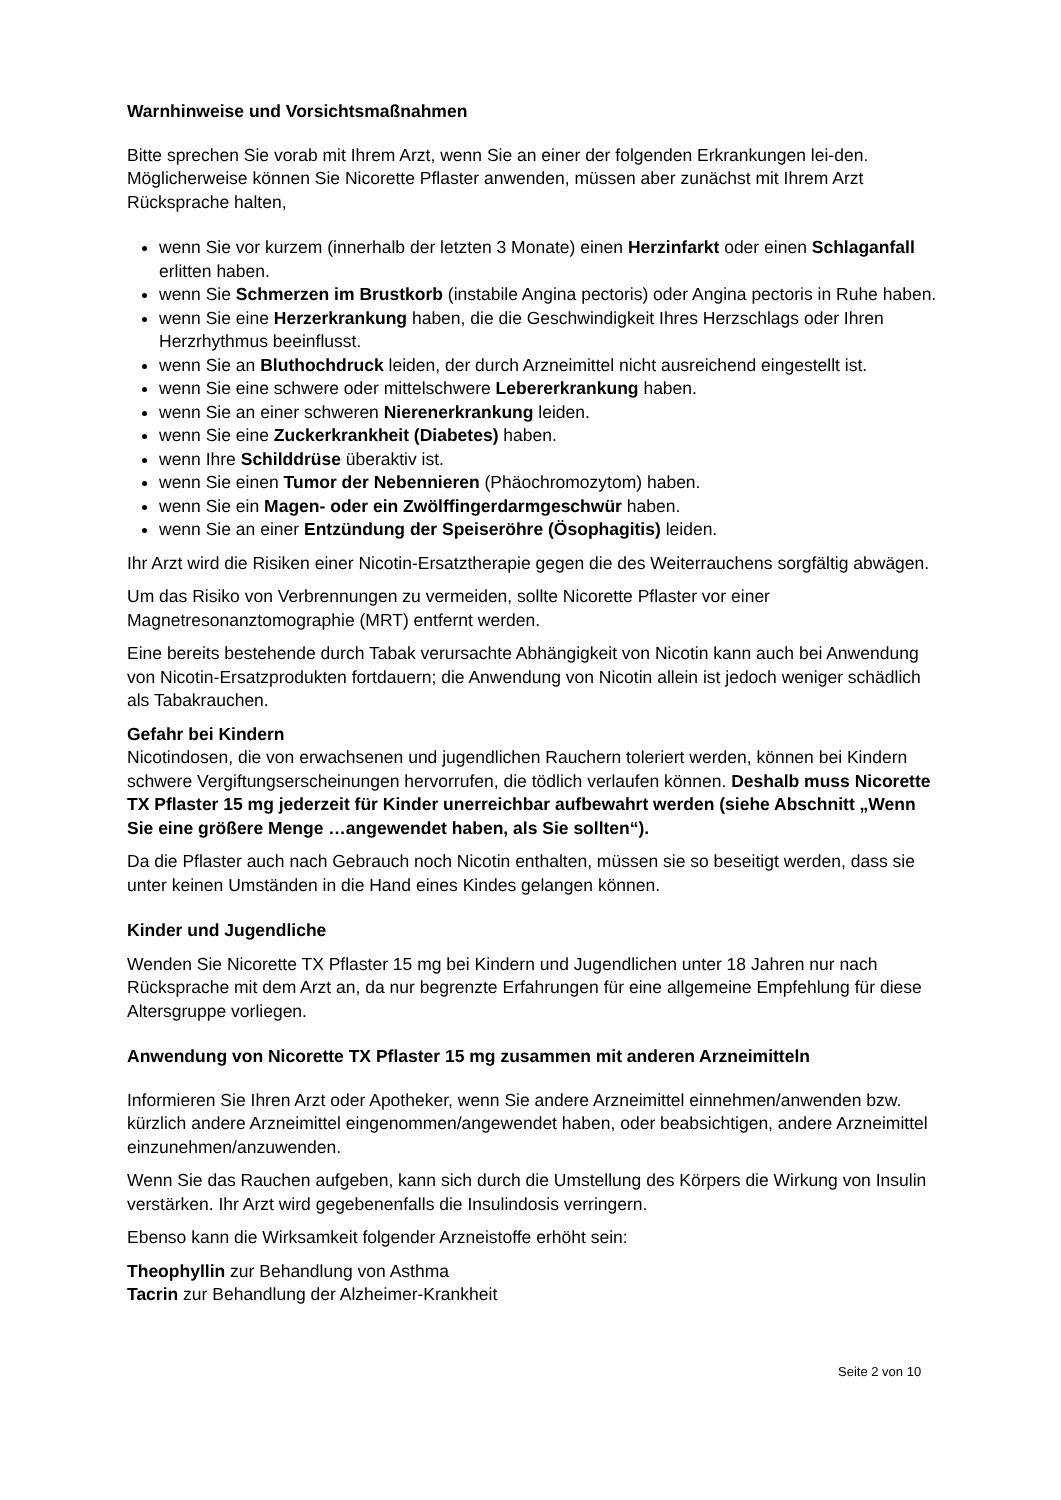Warnhinweise und Vorsichtsmaßnahmen
Bitte sprechen Sie vorab mit Ihrem Arzt, wenn Sie an einer der folgenden Erkrankungen lei-den. Möglicherweise können Sie Nicorette Pflaster anwenden, müssen aber zunächst mit Ihrem Arzt Rücksprache halten,
wenn Sie vor kurzem (innerhalb der letzten 3 Monate) einen Herzinfarkt oder einen Schlaganfall erlitten haben.
wenn Sie Schmerzen im Brustkorb (instabile Angina pectoris) oder Angina pectoris in Ruhe haben.
wenn Sie eine Herzerkrankung haben, die die Geschwindigkeit Ihres Herzschlags oder Ihren Herzrhythmus beeinflusst.
wenn Sie an Bluthochdruck leiden, der durch Arzneimittel nicht ausreichend eingestellt ist.
wenn Sie eine schwere oder mittelschwere Lebererkrankung haben.
wenn Sie an einer schweren Nierenerkrankung leiden.
wenn Sie eine Zuckerkrankheit (Diabetes) haben.
wenn Ihre Schilddrüse überaktiv ist.
wenn Sie einen Tumor der Nebennieren (Phäochromozytom) haben.
wenn Sie ein Magen- oder ein Zwölffingerdarmgeschwür haben.
wenn Sie an einer Entzündung der Speiseröhre (Ösophagitis) leiden.
Ihr Arzt wird die Risiken einer Nicotin-Ersatztherapie gegen die des Weiterrauchens sorgfältig abwägen.
Um das Risiko von Verbrennungen zu vermeiden, sollte Nicorette Pflaster vor einer Magnetresonanztomographie (MRT) entfernt werden.
Eine bereits bestehende durch Tabak verursachte Abhängigkeit von Nicotin kann auch bei Anwendung von Nicotin-Ersatzprodukten fortdauern; die Anwendung von Nicotin allein ist jedoch weniger schädlich als Tabakrauchen.
Gefahr bei Kindern
Nicotindosen, die von erwachsenen und jugendlichen Rauchern toleriert werden, können bei Kindern schwere Vergiftungserscheinungen hervorrufen, die tödlich verlaufen können. Deshalb muss Nicorette TX Pflaster 15 mg jederzeit für Kinder unerreichbar aufbewahrt werden (siehe Abschnitt „Wenn Sie eine größere Menge …angewendet haben, als Sie sollten“).
Da die Pflaster auch nach Gebrauch noch Nicotin enthalten, müssen sie so beseitigt werden, dass sie unter keinen Umständen in die Hand eines Kindes gelangen können.
Kinder und Jugendliche
Wenden Sie Nicorette TX Pflaster 15 mg bei Kindern und Jugendlichen unter 18 Jahren nur nach Rücksprache mit dem Arzt an, da nur begrenzte Erfahrungen für eine allgemeine Empfehlung für diese Altersgruppe vorliegen.
Anwendung von Nicorette TX Pflaster 15 mg zusammen mit anderen Arzneimitteln
Informieren Sie Ihren Arzt oder Apotheker, wenn Sie andere Arzneimittel einnehmen/anwenden bzw. kürzlich andere Arzneimittel eingenommen/angewendet haben, oder beabsichtigen, andere Arzneimittel einzunehmen/anzuwenden.
Wenn Sie das Rauchen aufgeben, kann sich durch die Umstellung des Körpers die Wirkung von Insulin verstärken. Ihr Arzt wird gegebenenfalls die Insulindosis verringern.
Ebenso kann die Wirksamkeit folgender Arzneistoffe erhöht sein:
Theophyllin zur Behandlung von Asthma
Tacrin zur Behandlung der Alzheimer-Krankheit
Seite 2 von 10